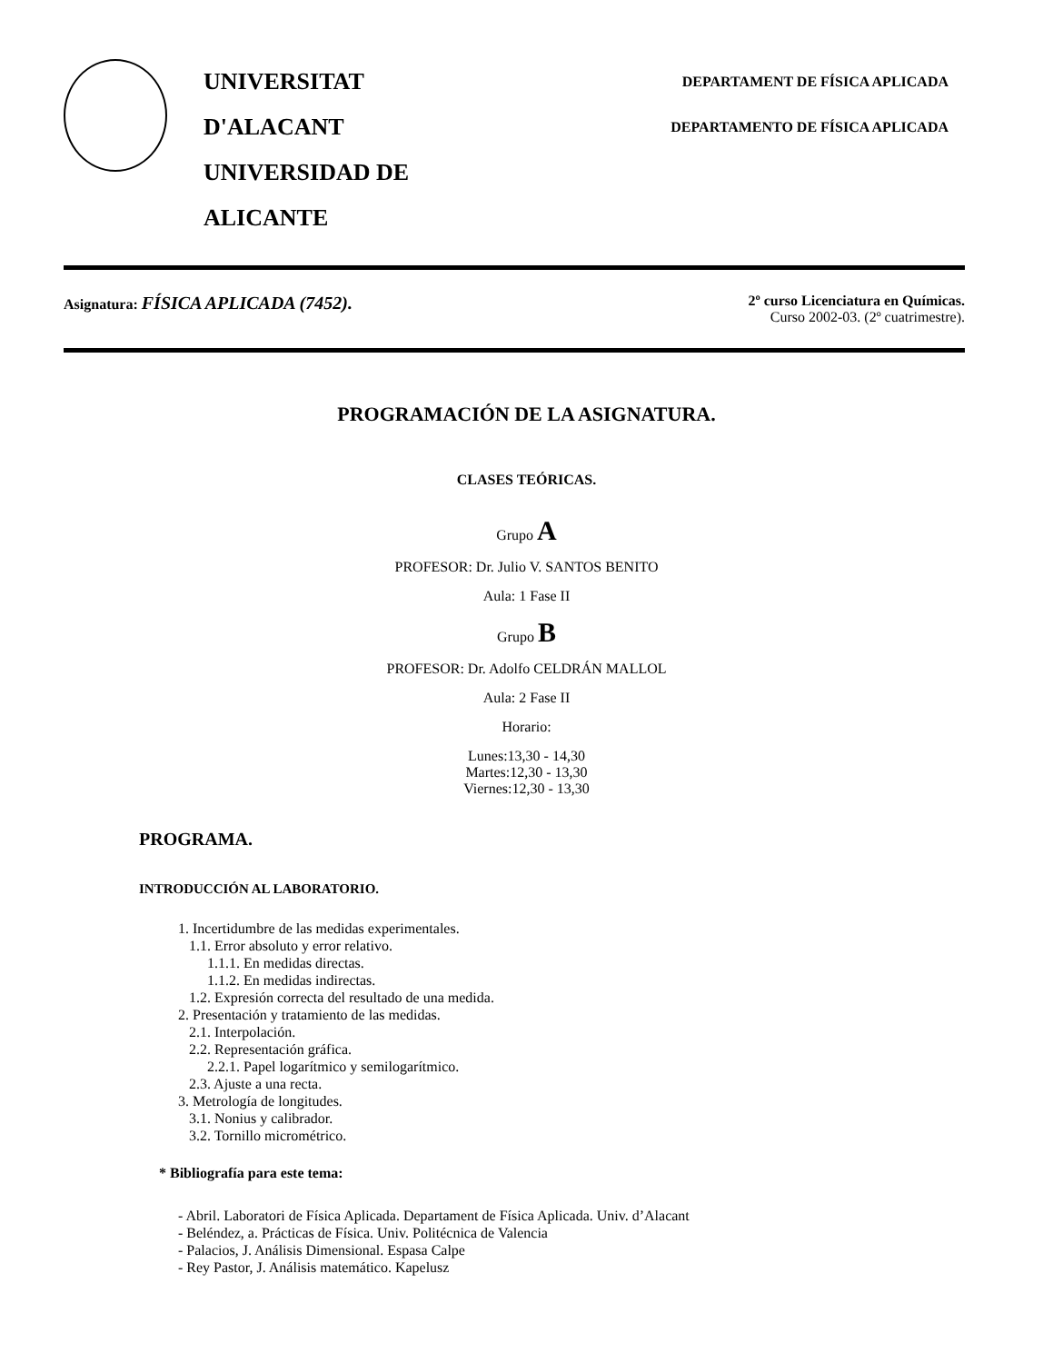UNIVERSITAT D'ALACANT
UNIVERSIDAD DE ALICANTE
DEPARTAMENT DE FÍSICA APLICADA
DEPARTAMENTO DE FÍSICA APLICADA
Asignatura: FÍSICA APLICADA (7452).
2º curso Licenciatura en Químicas.
Curso 2002-03. (2º cuatrimestre).
PROGRAMACIÓN DE LA ASIGNATURA.
CLASES TEÓRICAS.
Grupo A
PROFESOR: Dr. Julio V. SANTOS BENITO
Aula: 1 Fase II
Grupo B
PROFESOR: Dr. Adolfo CELDRÁN MALLOL
Aula: 2 Fase II
Horario:
Lunes:13,30 - 14,30
Martes:12,30 - 13,30
Viernes:12,30 - 13,30
PROGRAMA.
INTRODUCCIÓN AL LABORATORIO.
1. Incertidumbre de las medidas experimentales.
1.1. Error absoluto y error relativo.
1.1.1. En medidas directas.
1.1.2. En medidas indirectas.
1.2. Expresión correcta del resultado de una medida.
2. Presentación y tratamiento de las medidas.
2.1. Interpolación.
2.2. Representación gráfica.
2.2.1. Papel logarítmico y semilogarítmico.
2.3. Ajuste a una recta.
3. Metrología de longitudes.
3.1. Nonius y calibrador.
3.2. Tornillo micrométrico.
* Bibliografía para este tema:
- Abril. Laboratori de Física Aplicada. Departament de Física Aplicada. Univ. d’Alacant
- Beléndez, a. Prácticas de Física. Univ. Politécnica de Valencia
- Palacios, J. Análisis Dimensional. Espasa Calpe
- Rey Pastor, J. Análisis matemático. Kapelusz